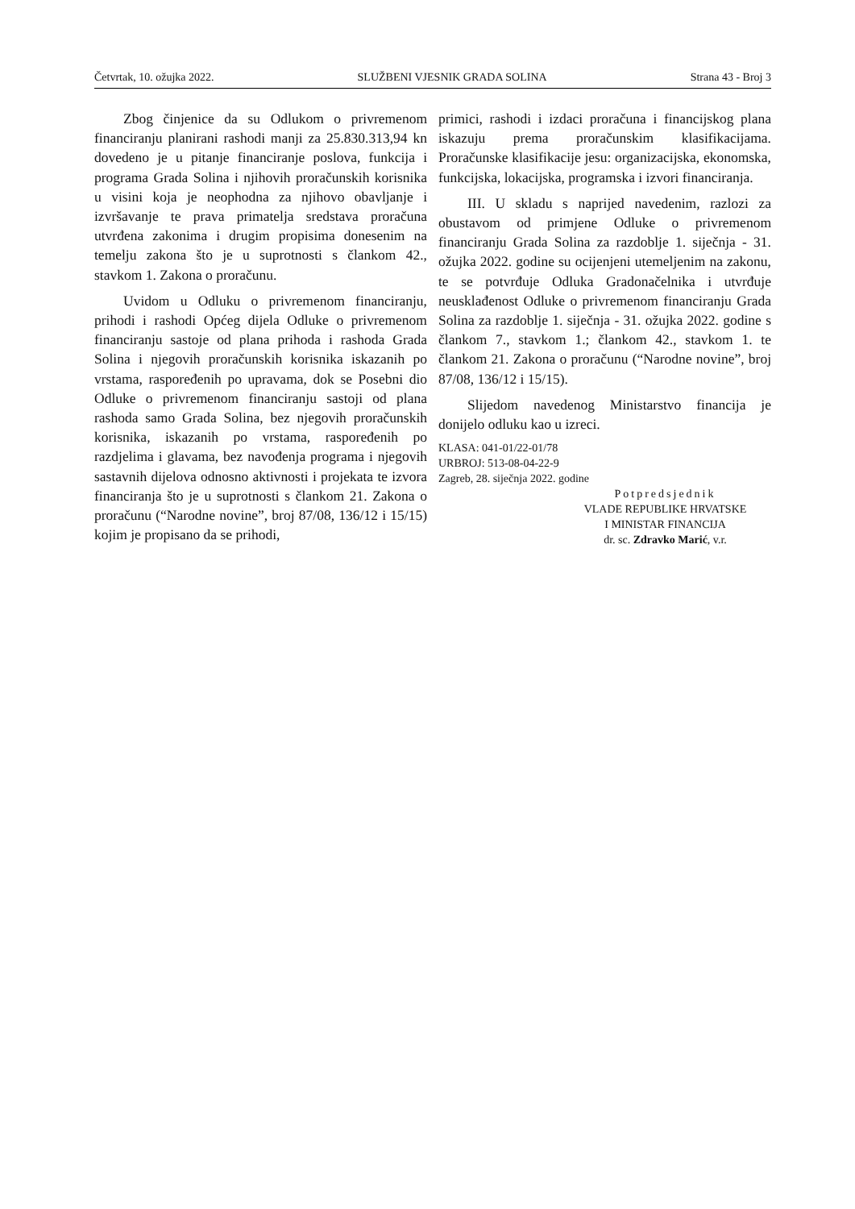Četvrtak, 10. ožujka 2022. SLUŽBENI VJESNIK GRADA SOLINA Strana 43 - Broj 3
Zbog činjenice da su Odlukom o privremenom financiranju planirani rashodi manji za 25.830.313,94 kn dovedeno je u pitanje financiranje poslova, funkcija i programa Grada Solina i njihovih proračunskih korisnika u visini koja je neophodna za njihovo obavljanje i izvršavanje te prava primatelja sredstava proračuna utvrđena zakonima i drugim propisima donesenim na temelju zakona što je u suprotnosti s člankom 42., stavkom 1. Zakona o proračunu.
Uvidom u Odluku o privremenom financiranju, prihodi i rashodi Općeg dijela Odluke o privremenom financiranju sastoje od plana prihoda i rashoda Grada Solina i njegovih proračunskih korisnika iskazanih po vrstama, raspoređenih po upravama, dok se Posebni dio Odluke o privremenom financiranju sastoji od plana rashoda samo Grada Solina, bez njegovih proračunskih korisnika, iskazanih po vrstama, raspoređenih po razdjelima i glavama, bez navođenja programa i njegovih sastavnih dijelova odnosno aktivnosti i projekata te izvora financiranja što je u suprotnosti s člankom 21. Zakona o proračunu (“Narodne novine”, broj 87/08, 136/12 i 15/15) kojim je propisano da se prihodi,
primici, rashodi i izdaci proračuna i financijskog plana iskazuju prema proračunskim klasifikacijama. Proračunske klasifikacije jesu: organizacijska, ekonomska, funkcijska, lokacijska, programska i izvori financiranja.
III. U skladu s naprijed navedenim, razlozi za obustavom od primjene Odluke o privremenom financiranju Grada Solina za razdoblje 1. siječnja - 31. ožujka 2022. godine su ocijenjeni utemeljenim na zakonu, te se potvrđuje Odluka Gradonačelnika i utvrđuje neusklađenost Odluke o privremenom financiranju Grada Solina za razdoblje 1. siječnja - 31. ožujka 2022. godine s člankom 7., stavkom 1.; člankom 42., stavkom 1. te člankom 21. Zakona o proračunu (“Narodne novine”, broj 87/08, 136/12 i 15/15).
Slijedom navedenog Ministarstvo financija je donijelo odluku kao u izreci.
KLASA: 041-01/22-01/78
URBROJ: 513-08-04-22-9
Zagreb, 28. siječnja 2022. godine
Potpredsjednik
VLADE REPUBLIKE HRVATSKE
I MINISTAR FINANCIJA
dr. sc. Zdravko Marić, v.r.